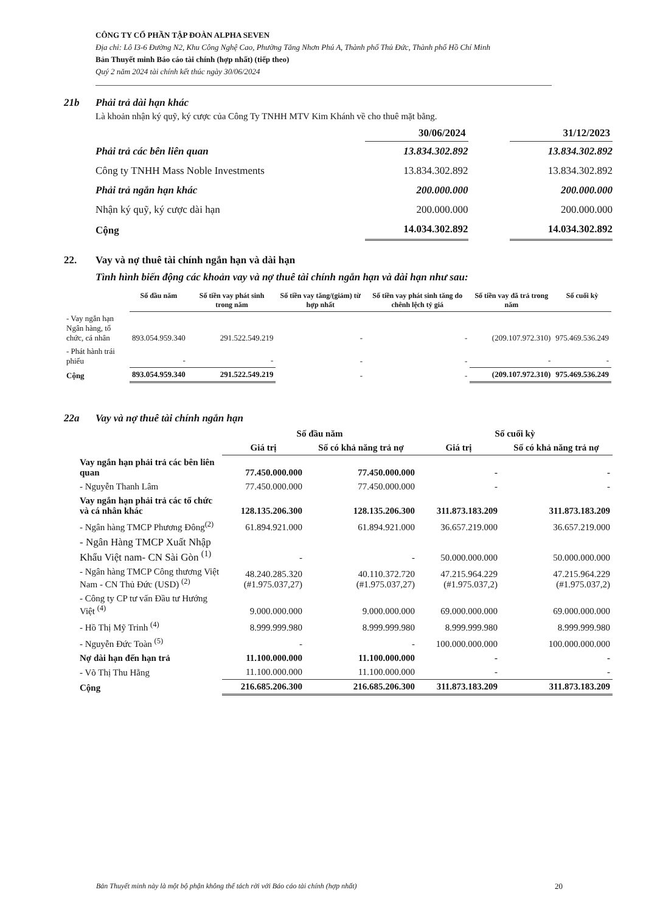CÔNG TY CỔ PHẦN TẬP ĐOÀN ALPHA SEVEN
Địa chỉ: Lô I3-6 Đường N2, Khu Công Nghệ Cao, Phường Tăng Nhơn Phú A, Thành phố Thủ Đức, Thành phố Hồ Chí Minh
Bản Thuyết minh Báo cáo tài chính (hợp nhất) (tiếp theo)
Quý 2 năm 2024 tài chính kết thúc ngày 30/06/2024
21b Phải trả dài hạn khác
Là khoản nhận ký quỹ, ký cược của Công Ty TNHH MTV Kim Khánh về cho thuê mặt bằng.
| | 30/06/2024 | | 31/12/2023 |
| Phải trả các bên liên quan | 13.834.302.892 | | 13.834.302.892 |
| Công ty TNHH Mass Noble Investments | 13.834.302.892 | | 13.834.302.892 |
| Phải trả ngắn hạn khác | 200.000.000 | | 200.000.000 |
| Nhận ký quỹ, ký cược dài hạn | 200.000.000 | | 200.000.000 |
| Cộng | 14.034.302.892 | | 14.034.302.892 |
22. Vay và nợ thuê tài chính ngắn hạn và dài hạn
Tình hình biến động các khoản vay và nợ thuê tài chính ngắn hạn và dài hạn như sau:
| | Số đầu năm | Số tiền vay phát sinh trong năm | Số tiền vay tăng/(giảm) từ hợp nhất | Số tiền vay phát sinh tăng do chênh lệch tỷ giá | Số tiền vay đã trả trong năm | Số cuối kỳ |
| --- | --- | --- | --- | --- | --- | --- |
| - Vay ngắn hạn Ngân hàng, tổ chức, cá nhân | 893.054.959.340 | 291.522.549.219 | - | - | (209.107.972.310) | 975.469.536.249 |
| - Phát hành trái phiếu | - | - | - | - | - | - |
| Cộng | 893.054.959.340 | 291.522.549.219 | - | - | (209.107.972.310) | 975.469.536.249 |
22a Vay và nợ thuê tài chính ngắn hạn
| | Số đầu năm | | Số cuối kỳ | |
| --- | --- | --- | --- | --- |
| | Giá trị | Số có khả năng trả nợ | Giá trị | Số có khả năng trả nợ |
| Vay ngắn hạn phải trả các bên liên quan | 77.450.000.000 | 77.450.000.000 | - | - |
| - Nguyễn Thanh Lâm | 77.450.000.000 | 77.450.000.000 | - | - |
| Vay ngắn hạn phải trả các tổ chức và cá nhân khác | 128.135.206.300 | 128.135.206.300 | 311.873.183.209 | 311.873.183.209 |
| - Ngân hàng TMCP Phương Đông<sup>(2)</sup> | 61.894.921.000 | 61.894.921.000 | 36.657.219.000 | 36.657.219.000 |
| - Ngân Hàng TMCP Xuất Nhập Khẩu Việt nam- CN Sài Gòn <sup>(1)</sup> | - | - | 50.000.000.000 | 50.000.000.000 |
| - Ngân hàng TMCP Công thương Việt Nam - CN Thủ Đức (USD) <sup>(2)</sup> | 48.240.285.320 (#1.975.037,27) | 40.110.372.720 (#1.975.037,27) | 47.215.964.229 (#1.975.037,2) | 47.215.964.229 (#1.975.037,2) |
| - Công ty CP tư vấn Đầu tư Hướng Việt <sup>(4)</sup> | 9.000.000.000 | 9.000.000.000 | 69.000.000.000 | 69.000.000.000 |
| - Hồ Thị Mỹ Trinh <sup>(4)</sup> | 8.999.999.980 | 8.999.999.980 | 8.999.999.980 | 8.999.999.980 |
| - Nguyễn Đức Toàn <sup>(5)</sup> | - | - | 100.000.000.000 | 100.000.000.000 |
| Nợ dài hạn đến hạn trả | 11.100.000.000 | 11.100.000.000 | - | - |
| - Võ Thị Thu Hằng | 11.100.000.000 | 11.100.000.000 | - | - |
| Cộng | 216.685.206.300 | 216.685.206.300 | 311.873.183.209 | 311.873.183.209 |
Bản Thuyết minh này là một bộ phận không thể tách rời với Báo cáo tài chính (hợp nhất)
20